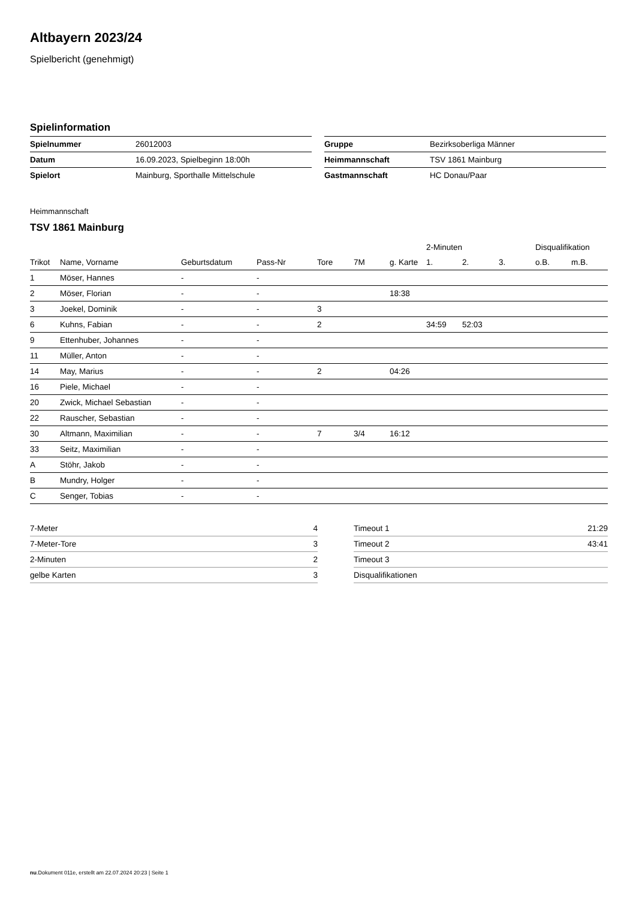Altbayern 2023/24
Spielbericht (genehmigt)
Spielinformation
| Spielnummer | 26012003 |
| Datum | 16.09.2023, Spielbeginn 18:00h |
| Spielort | Mainburg, Sporthalle Mittelschule |
| Gruppe | Bezirksoberliga Männer |
| Heimmannschaft | TSV 1861 Mainburg |
| Gastmannschaft | HC Donau/Paar |
Heimmannschaft
TSV 1861 Mainburg
| | | | | | | | 2-Minuten | | | Disqualifikation | |
| --- | --- | --- | --- | --- | --- | --- | --- | --- | --- | --- | --- |
| Trikot | Name, Vorname | Geburtsdatum | Pass-Nr | Tore | 7M | g. Karte | 1. | 2. | 3. | o.B. | m.B. |
| 1 | Möser, Hannes | - | - | | | | | | | | |
| 2 | Möser, Florian | - | - | | | 18:38 | | | | | |
| 3 | Joekel, Dominik | - | - | 3 | | | | | | | |
| 6 | Kuhns, Fabian | - | - | 2 | | | 34:59 | 52:03 | | | |
| 9 | Ettenhuber, Johannes | - | - | | | | | | | | |
| 11 | Müller, Anton | - | - | | | | | | | | |
| 14 | May, Marius | - | - | 2 | | 04:26 | | | | | |
| 16 | Piele, Michael | - | - | | | | | | | | |
| 20 | Zwick, Michael Sebastian | - | - | | | | | | | | |
| 22 | Rauscher, Sebastian | - | - | | | | | | | | |
| 30 | Altmann, Maximilian | - | - | 7 | 3/4 | 16:12 | | | | | |
| 33 | Seitz, Maximilian | - | - | | | | | | | | |
| A | Stöhr, Jakob | - | - | | | | | | | | |
| B | Mundry, Holger | - | - | | | | | | | | |
| C | Senger, Tobias | - | - | | | | | | | | |
| 7-Meter | 4 |
| 7-Meter-Tore | 3 |
| 2-Minuten | 2 |
| gelbe Karten | 3 |
| Timeout 1 | 21:29 |
| Timeout 2 | 43:41 |
| Timeout 3 | |
| Disqualifikationen | |
nu.Dokument 011e, erstellt am 22.07.2024 20:23 | Seite 1